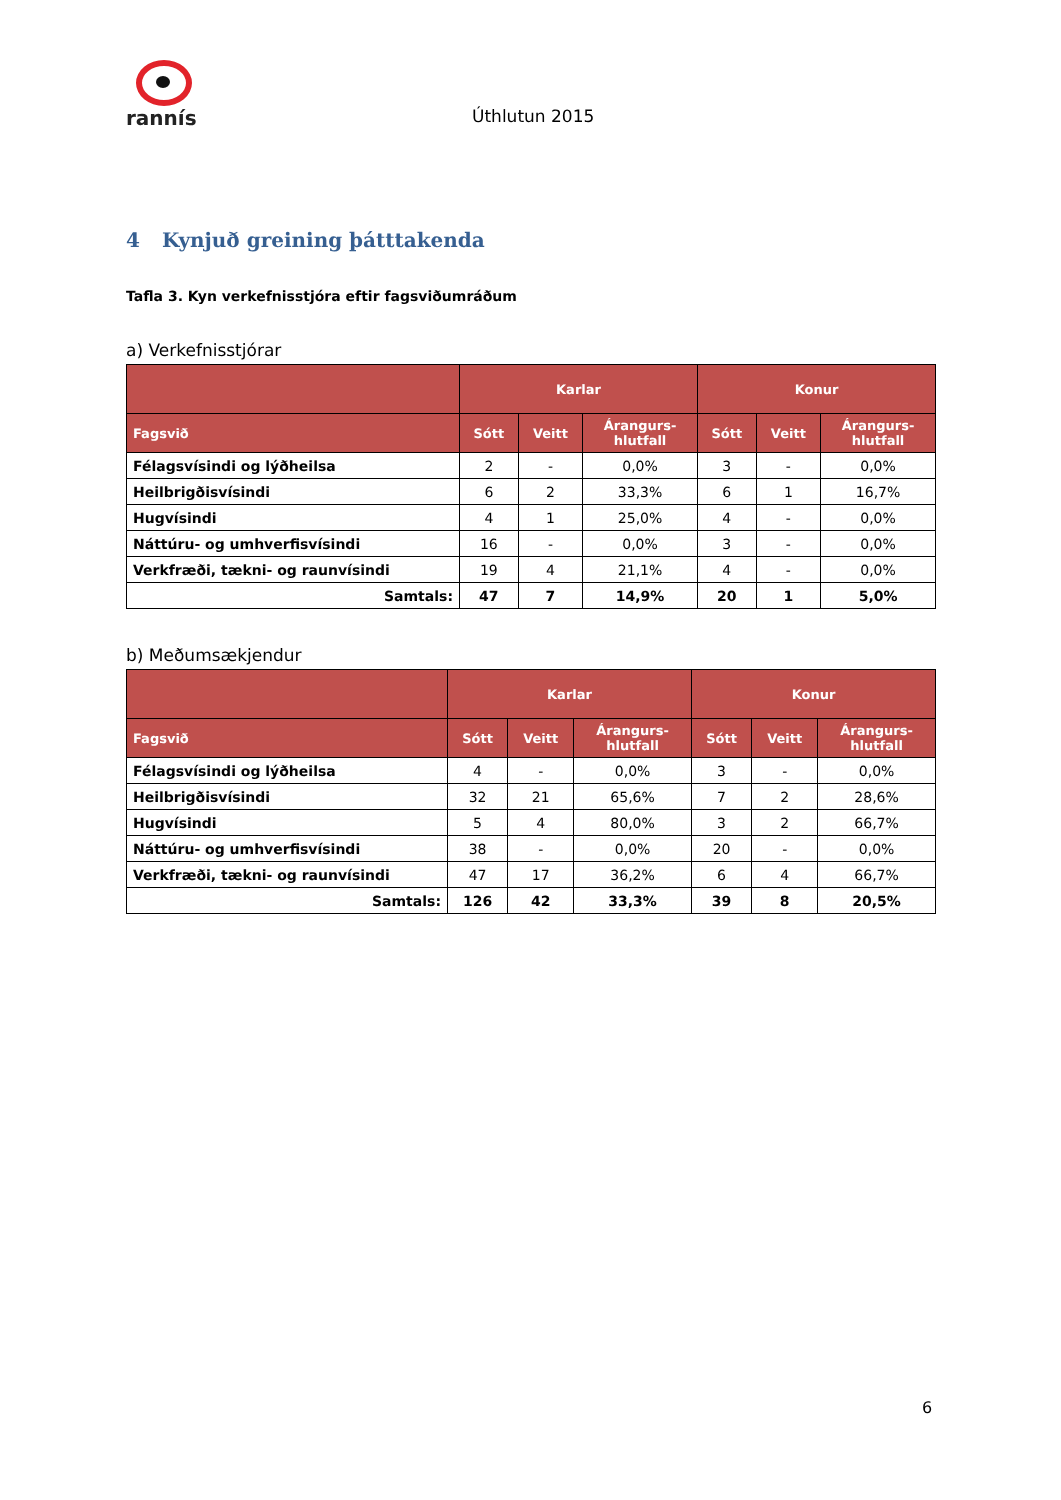rannís
Úthlutun 2015
4 Kynjuð greining þátttakenda
Tafla 3. Kyn verkefnisstjóra eftir fagsviðumráðum
a) Verkefnisstjórar
| | Karlar | | | Konur | | |
| --- | --- | --- | --- | --- | --- | --- |
| Fagsvið | Sótt | Veitt | Árangurs- hlutfall | Sótt | Veitt | Árangurs- hlutfall |
| Félagsvísindi og lýðheilsa | 2 | - | 0,0% | 3 | - | 0,0% |
| Heilbrigðisvísindi | 6 | 2 | 33,3% | 6 | 1 | 16,7% |
| Hugvísindi | 4 | 1 | 25,0% | 4 | - | 0,0% |
| Náttúru- og umhverfisvísindi | 16 | - | 0,0% | 3 | - | 0,0% |
| Verkfræði, tækni- og raunvísindi | 19 | 4 | 21,1% | 4 | - | 0,0% |
| Samtals: | 47 | 7 | 14,9% | 20 | 1 | 5,0% |
b) Meðumsækjendur
| | Karlar | | | Konur | | |
| --- | --- | --- | --- | --- | --- | --- |
| Fagsvið | Sótt | Veitt | Árangurs- hlutfall | Sótt | Veitt | Árangurs- hlutfall |
| Félagsvísindi og lýðheilsa | 4 | - | 0,0% | 3 | - | 0,0% |
| Heilbrigðisvísindi | 32 | 21 | 65,6% | 7 | 2 | 28,6% |
| Hugvísindi | 5 | 4 | 80,0% | 3 | 2 | 66,7% |
| Náttúru- og umhverfisvísindi | 38 | - | 0,0% | 20 | - | 0,0% |
| Verkfræði, tækni- og raunvísindi | 47 | 17 | 36,2% | 6 | 4 | 66,7% |
| Samtals: | 126 | 42 | 33,3% | 39 | 8 | 20,5% |
6